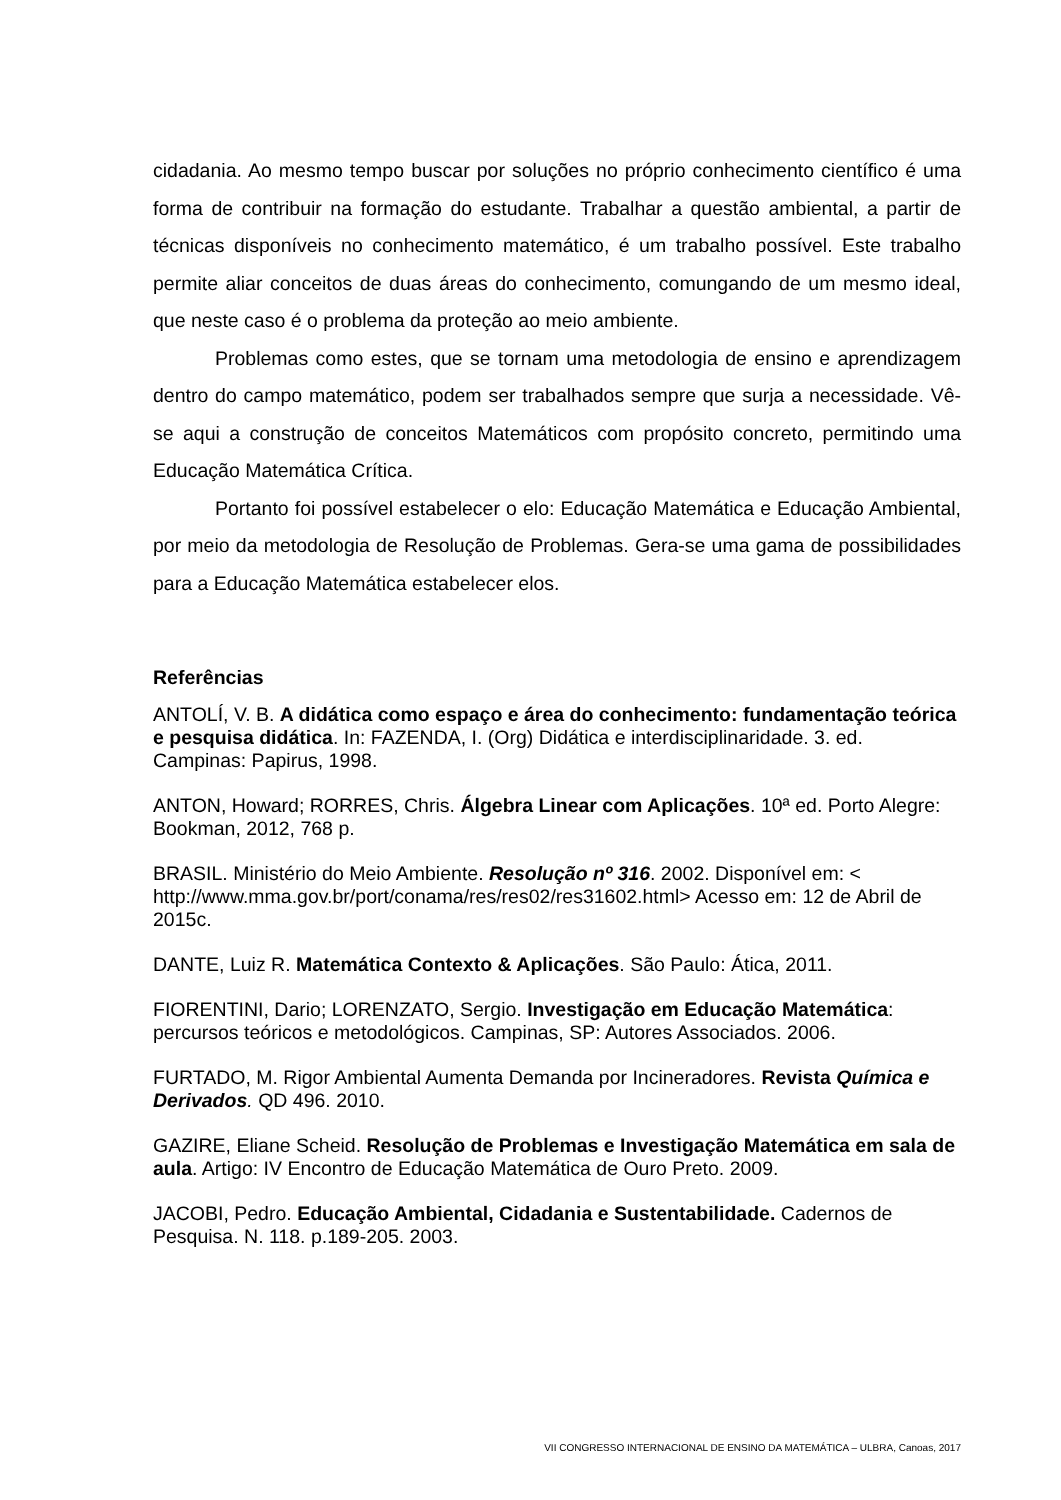cidadania. Ao mesmo tempo buscar por soluções no próprio conhecimento científico é uma forma de contribuir na formação do estudante. Trabalhar a questão ambiental, a partir de técnicas disponíveis no conhecimento matemático, é um trabalho possível. Este trabalho permite aliar conceitos de duas áreas do conhecimento, comungando de um mesmo ideal, que neste caso é o problema da proteção ao meio ambiente.
Problemas como estes, que se tornam uma metodologia de ensino e aprendizagem dentro do campo matemático, podem ser trabalhados sempre que surja a necessidade. Vê-se aqui a construção de conceitos Matemáticos com propósito concreto, permitindo uma Educação Matemática Crítica.
Portanto foi possível estabelecer o elo: Educação Matemática e Educação Ambiental, por meio da metodologia de Resolução de Problemas. Gera-se uma gama de possibilidades para a Educação Matemática estabelecer elos.
Referências
ANTOLÍ, V. B. A didática como espaço e área do conhecimento: fundamentação teórica e pesquisa didática. In: FAZENDA, I. (Org) Didática e interdisciplinaridade. 3. ed. Campinas: Papirus, 1998.
ANTON, Howard; RORRES, Chris. Álgebra Linear com Aplicações. 10ª ed. Porto Alegre: Bookman, 2012, 768 p.
BRASIL. Ministério do Meio Ambiente. Resolução nº 316. 2002. Disponível em: < http://www.mma.gov.br/port/conama/res/res02/res31602.html> Acesso em: 12 de Abril de 2015c.
DANTE, Luiz R. Matemática Contexto & Aplicações. São Paulo: Ática, 2011.
FIORENTINI, Dario; LORENZATO, Sergio. Investigação em Educação Matemática: percursos teóricos e metodológicos. Campinas, SP: Autores Associados. 2006.
FURTADO, M. Rigor Ambiental Aumenta Demanda por Incineradores. Revista Química e Derivados. QD 496. 2010.
GAZIRE, Eliane Scheid. Resolução de Problemas e Investigação Matemática em sala de aula. Artigo: IV Encontro de Educação Matemática de Ouro Preto. 2009.
JACOBI, Pedro. Educação Ambiental, Cidadania e Sustentabilidade. Cadernos de Pesquisa. N. 118. p.189-205. 2003.
VII CONGRESSO INTERNACIONAL DE ENSINO DA MATEMÁTICA – ULBRA, Canoas, 2017